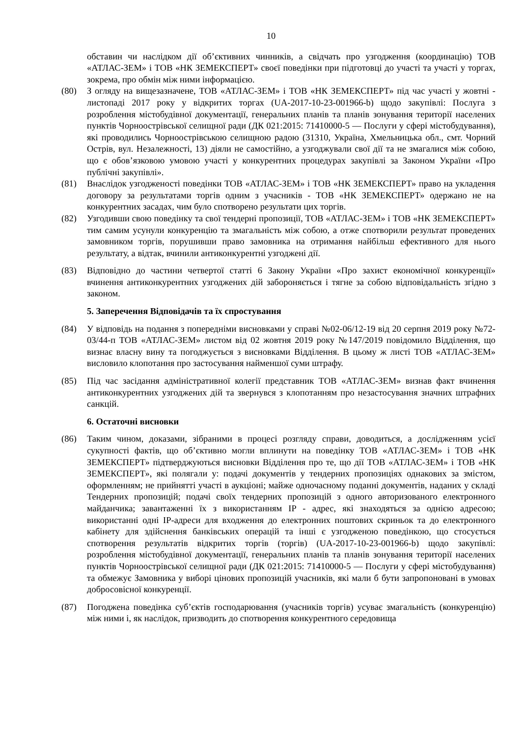10
обставин чи наслідком дії об’єктивних чинників, а свідчать про узгодження (координацію) ТОВ «АТЛАС-ЗЕМ» і ТОВ «НК ЗЕМЕКСПЕРТ» своєї поведінки при підготовці до участі та участі у торгах, зокрема, про обмін між ними інформацією.
(80) З огляду на вищезазначене, ТОВ «АТЛАС-ЗЕМ» і ТОВ «НК ЗЕМЕКСПЕРТ» під час участі у жовтні - листопаді 2017 року у відкритих торгах (UA-2017-10-23-001966-b) щодо закупівлі: Послуга з розроблення містобудівної документації, генеральних планів та планів зонування території населених пунктів Чорноострівської селищної ради (ДК 021:2015: 71410000-5 — Послуги у сфері містобудування), які проводились Чорноострівською селищною радою (31310, Україна, Хмельницька обл., смт. Чорний Острів, вул. Незалежності, 13) діяли не самостійно, а узгоджували свої дії та не змагалися між собою, що є обов’язковою умовою участі у конкурентних процедурах закупівлі за Законом України «Про публічні закупівлі».
(81) Внаслідок узгодженості поведінки ТОВ «АТЛАС-ЗЕМ» і ТОВ «НК ЗЕМЕКСПЕРТ» право на укладення договору за результатами торгів одним з учасників - ТОВ «НК ЗЕМЕКСПЕРТ» одержано не на конкурентних засадах, чим було спотворено результати цих торгів.
(82) Узгодивши свою поведінку та свої тендерні пропозиції, ТОВ «АТЛАС-ЗЕМ» і ТОВ «НК ЗЕМЕКСПЕРТ» тим самим усунули конкуренцію та змагальність між собою, а отже спотворили результат проведених замовником торгів, порушивши право замовника на отримання найбільш ефективного для нього результату, а відтак, вчинили антиконкурентні узгоджені дії.
(83) Відповідно до частини четвертої статті 6 Закону України «Про захист економічної конкуренції» вчинення антиконкурентних узгоджених дій забороняється і тягне за собою відповідальність згідно з законом.
5. Заперечення Відповідачів та їх спростування
(84) У відповідь на подання з попередніми висновками у справі №02-06/12-19 від 20 серпня 2019 року №72-03/44-п ТОВ «АТЛАС-ЗЕМ» листом від 02 жовтня 2019 року №147/2019 повідомило Відділення, що визнає власну вину та погоджується з висновками Відділення. В цьому ж листі ТОВ «АТЛАС-ЗЕМ» висловило клопотання про застосування найменшої суми штрафу.
(85) Під час засідання адміністративної колегії представник ТОВ «АТЛАС-ЗЕМ» визнав факт вчинення антиконкурентних узгоджених дій та звернувся з клопотанням про незастосування значних штрафних санкцій.
6. Остаточні висновки
(86) Таким чином, доказами, зібраними в процесі розгляду справи, доводиться, а дослідженням усієї сукупності фактів, що об’єктивно могли вплинути на поведінку ТОВ «АТЛАС-ЗЕМ» і ТОВ «НК ЗЕМЕКСПЕРТ» підтверджуються висновки Відділення про те, що дії ТОВ «АТЛАС-ЗЕМ» і ТОВ «НК ЗЕМЕКСПЕРТ», які полягали у: подачі документів у тендерних пропозиціях однакових за змістом, оформленням; не прийнятті участі в аукціоні; майже одночасному поданні документів, наданих у складі Тендерних пропозицій; подачі своїх тендерних пропозицій з одного авторизованого електронного майданчика; завантаженні їх з використанням IP - адрес, які знаходяться за однією адресою; використанні одні IP-адреси для входження до електронних поштових скриньок та до електронного кабінету для здійснення банківських операцій та інші є узгодженою поведінкою, що стосується спотворення результатів відкритих торгів (торгів) (UA-2017-10-23-001966-b) щодо закупівлі: розроблення містобудівної документації, генеральних планів та планів зонування території населених пунктів Чорноострівської селищної ради (ДК 021:2015: 71410000-5 — Послуги у сфері містобудування) та обмежує Замовника у виборі цінових пропозицій учасників, які мали б бути запропоновані в умовах добросовісної конкуренції.
(87) Погоджена поведінка суб’єктів господарювання (учасників торгів) усуває змагальність (конкуренцію) між ними і, як наслідок, призводить до спотворення конкурентного середовища